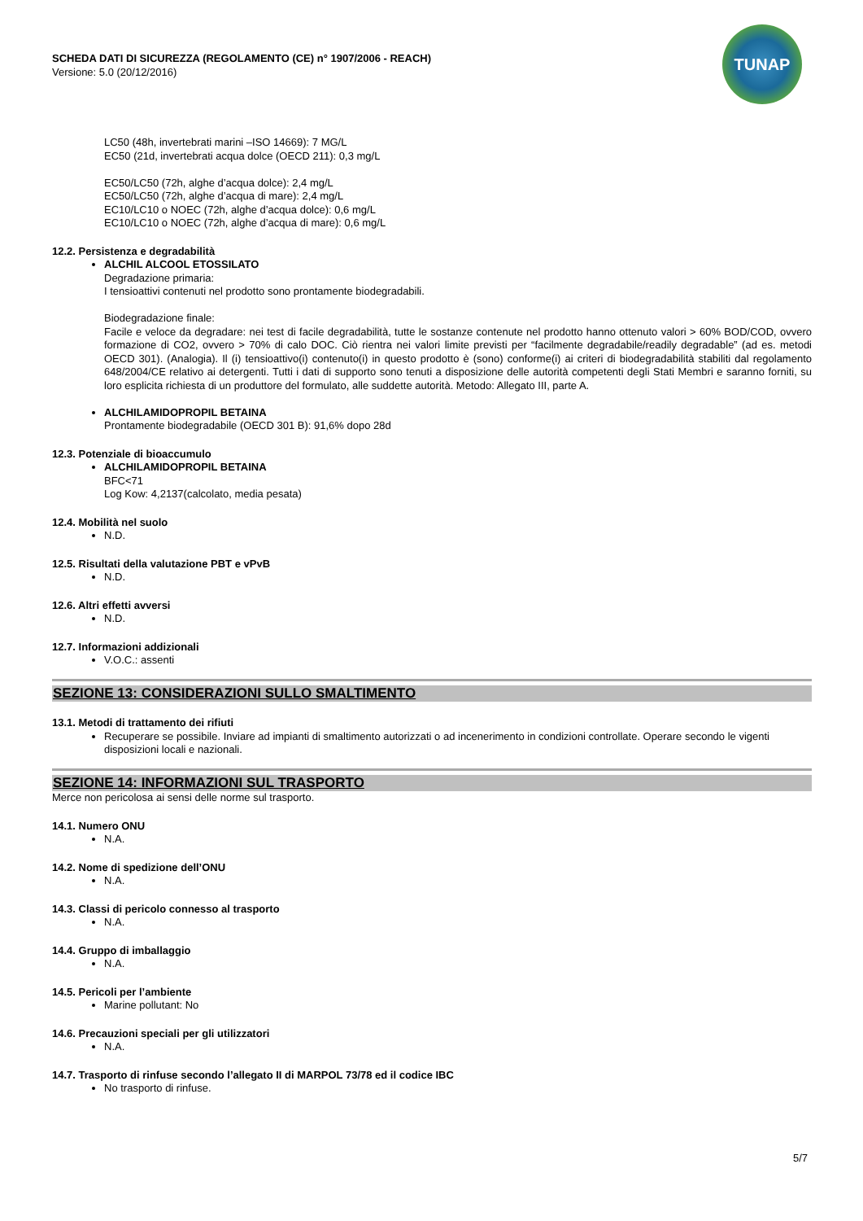TUNAP
SCHEDA DATI DI SICUREZZA (REGOLAMENTO (CE) n° 1907/2006 - REACH)
Versione: 5.0 (20/12/2016)
LC50 (48h, invertebrati marini –ISO 14669): 7 MG/L
EC50 (21d, invertebrati acqua dolce (OECD 211): 0,3 mg/L
EC50/LC50 (72h, alghe d’acqua dolce): 2,4 mg/L
EC50/LC50 (72h, alghe d’acqua di mare): 2,4 mg/L
EC10/LC10 o NOEC (72h, alghe d’acqua dolce): 0,6 mg/L
EC10/LC10 o NOEC (72h, alghe d’acqua di mare): 0,6 mg/L
12.2. Persistenza e degradabilità
ALCHIL ALCOOL ETOSSILATO
Degradazione primaria:
I tensioattivi contenuti nel prodotto sono prontamente biodegradabili.
Biodegradazione finale:
Facile e veloce da degradare: nei test di facile degradabilità, tutte le sostanze contenute nel prodotto hanno ottenuto valori > 60% BOD/COD, ovvero formazione di CO2, ovvero > 70% di calo DOC. Ciò rientra nei valori limite previsti per “facilmente degradabile/readily degradable” (ad es. metodi OECD 301). (Analogia). Il (i) tensioattivo(i) contenuto(i) in questo prodotto è (sono) conforme(i) ai criteri di biodegradabilità stabiliti dal regolamento 648/2004/CE relativo ai detergenti. Tutti i dati di supporto sono tenuti a disposizione delle autorità competenti degli Stati Membri e saranno forniti, su loro esplicita richiesta di un produttore del formulato, alle suddette autorità. Metodo: Allegato III, parte A.
ALCHILAMIDOPROPIL BETAINA
Prontamente biodegradabile (OECD 301 B): 91,6% dopo 28d
12.3. Potenziale di bioaccumulo
ALCHILAMIDOPROPIL BETAINA
BFC<71
Log Kow: 4,2137(calcolato, media pesata)
12.4. Mobilità nel suolo
N.D.
12.5. Risultati della valutazione PBT e vPvB
N.D.
12.6. Altri effetti avversi
N.D.
12.7. Informazioni addizionali
V.O.C.: assenti
SEZIONE 13: CONSIDERAZIONI SULLO SMALTIMENTO
13.1. Metodi di trattamento dei rifiuti
Recuperare se possibile. Inviare ad impianti di smaltimento autorizzati o ad incenerimento in condizioni controllate. Operare secondo le vigenti disposizioni locali e nazionali.
SEZIONE 14: INFORMAZIONI SUL TRASPORTO
Merce non pericolosa ai sensi delle norme sul trasporto.
14.1. Numero ONU
N.A.
14.2. Nome di spedizione dell’ONU
N.A.
14.3. Classi di pericolo connesso al trasporto
N.A.
14.4. Gruppo di imballaggio
N.A.
14.5. Pericoli per l’ambiente
Marine pollutant: No
14.6. Precauzioni speciali per gli utilizzatori
N.A.
14.7. Trasporto di rinfuse secondo l’allegato II di MARPOL 73/78 ed il codice IBC
No trasporto di rinfuse.
5/7